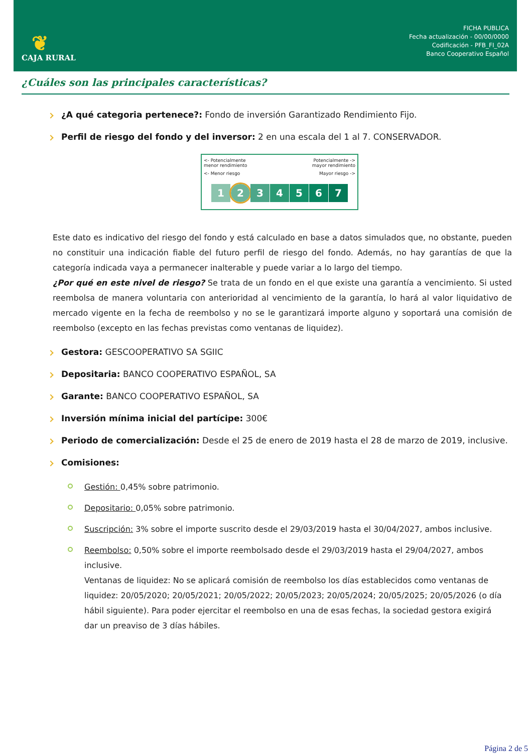❦
CAJA RURAL
FICHA PUBLICA
Fecha actualización - 00/00/0000
Codificación - PFB_FI_02A
Banco Cooperativo Español
¿Cuáles son las principales características?
¿A qué categoria pertenece?: Fondo de inversión Garantizado Rendimiento Fijo.
Perfil de riesgo del fondo y del inversor: 2 en una escala del 1 al 7. CONSERVADOR.
<- Potencialmente
menor rendimiento Potencialmente ->
mayor rendimiento
<- Menor riesgo Mayor riesgo ->
1234567
Este dato es indicativo del riesgo del fondo y está calculado en base a datos simulados que, no obstante, pueden no constituir una indicación fiable del futuro perfil de riesgo del fondo. Además, no hay garantías de que la categoría indicada vaya a permanecer inalterable y puede variar a lo largo del tiempo.
¿Por qué en este nivel de riesgo? Se trata de un fondo en el que existe una garantía a vencimiento. Si usted reembolsa de manera voluntaria con anterioridad al vencimiento de la garantía, lo hará al valor liquidativo de mercado vigente en la fecha de reembolso y no se le garantizará importe alguno y soportará una comisión de reembolso (excepto en las fechas previstas como ventanas de liquidez).
Gestora: GESCOOPERATIVO SA SGIIC
Depositaria: BANCO COOPERATIVO ESPAÑOL, SA
Garante: BANCO COOPERATIVO ESPAÑOL, SA
Inversión mínima inicial del partícipe: 300€
Periodo de comercialización: Desde el 25 de enero de 2019 hasta el 28 de marzo de 2019, inclusive.
Comisiones:
Gestión: 0,45% sobre patrimonio.
Depositario: 0,05% sobre patrimonio.
Suscripción: 3% sobre el importe suscrito desde el 29/03/2019 hasta el 30/04/2027, ambos inclusive.
Reembolso: 0,50% sobre el importe reembolsado desde el 29/03/2019 hasta el 29/04/2027, ambos inclusive.
Ventanas de liquidez: No se aplicará comisión de reembolso los días establecidos como ventanas de liquidez: 20/05/2020; 20/05/2021; 20/05/2022; 20/05/2023; 20/05/2024; 20/05/2025; 20/05/2026 (o día hábil siguiente). Para poder ejercitar el reembolso en una de esas fechas, la sociedad gestora exigirá dar un preaviso de 3 días hábiles.
Página 2 de 5